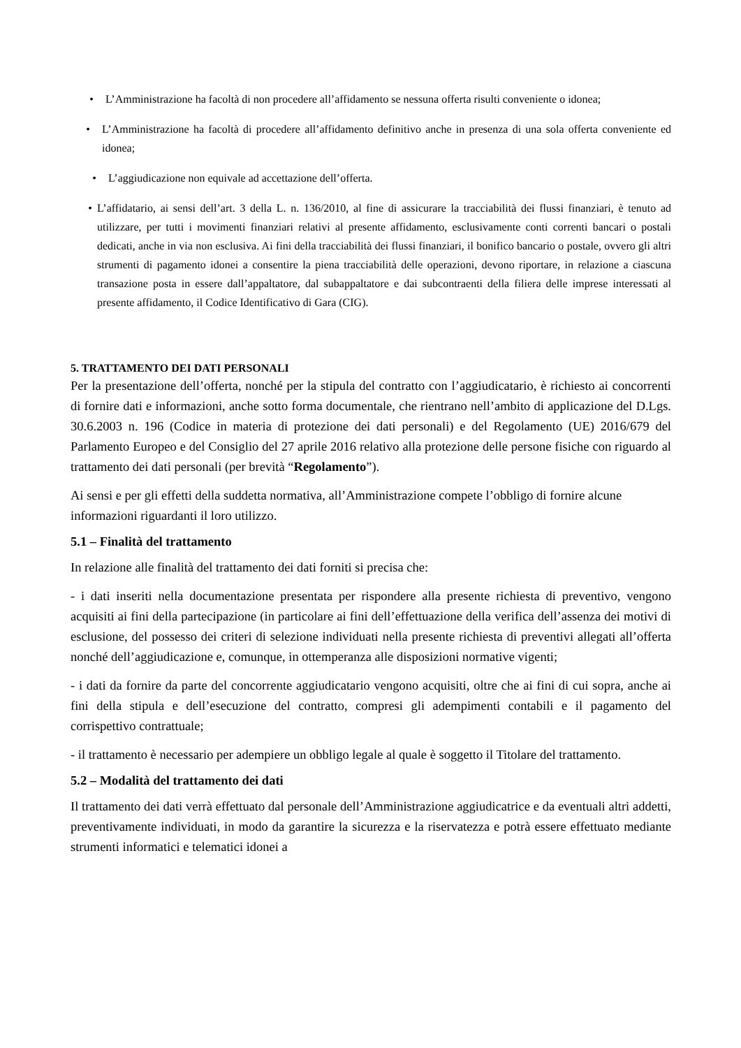• L’Amministrazione ha facoltà di non procedere all’affidamento se nessuna offerta risulti conveniente o idonea;
• L’Amministrazione ha facoltà di procedere all’affidamento definitivo anche in presenza di una sola offerta conveniente ed idonea;
• L’aggiudicazione non equivale ad accettazione dell’offerta.
• L’affidatario, ai sensi dell’art. 3 della L. n. 136/2010, al fine di assicurare la tracciabilità dei flussi finanziari, è tenuto ad utilizzare, per tutti i movimenti finanziari relativi al presente affidamento, esclusivamente conti correnti bancari o postali dedicati, anche in via non esclusiva. Ai fini della tracciabilità dei flussi finanziari, il bonifico bancario o postale, ovvero gli altri strumenti di pagamento idonei a consentire la piena tracciabilità delle operazioni, devono riportare, in relazione a ciascuna transazione posta in essere dall’appaltatore, dal subappaltatore e dai subcontraenti della filiera delle imprese interessati al presente affidamento, il Codice Identificativo di Gara (CIG).
5. TRATTAMENTO DEI DATI PERSONALI
Per la presentazione dell’offerta, nonché per la stipula del contratto con l’aggiudicatario, è richiesto ai concorrenti di fornire dati e informazioni, anche sotto forma documentale, che rientrano nell’ambito di applicazione del D.Lgs. 30.6.2003 n. 196 (Codice in materia di protezione dei dati personali) e del Regolamento (UE) 2016/679 del Parlamento Europeo e del Consiglio del 27 aprile 2016 relativo alla protezione delle persone fisiche con riguardo al trattamento dei dati personali (per brevità “Regolamento”).
Ai sensi e per gli effetti della suddetta normativa, all’Amministrazione compete l’obbligo di fornire alcune informazioni riguardanti il loro utilizzo.
5.1 – Finalità del trattamento
In relazione alle finalità del trattamento dei dati forniti si precisa che:
- i dati inseriti nella documentazione presentata per rispondere alla presente richiesta di preventivo, vengono acquisiti ai fini della partecipazione (in particolare ai fini dell’effettuazione della verifica dell’assenza dei motivi di esclusione, del possesso dei criteri di selezione individuati nella presente richiesta di preventivi allegati all’offerta nonché dell’aggiudicazione e, comunque, in ottemperanza alle disposizioni normative vigenti;
- i dati da fornire da parte del concorrente aggiudicatario vengono acquisiti, oltre che ai fini di cui sopra, anche ai fini della stipula e dell’esecuzione del contratto, compresi gli adempimenti contabili e il pagamento del corrispettivo contrattuale;
- il trattamento è necessario per adempiere un obbligo legale al quale è soggetto il Titolare del trattamento.
5.2 – Modalità del trattamento dei dati
Il trattamento dei dati verrà effettuato dal personale dell’Amministrazione aggiudicatrice e da eventuali altri addetti, preventivamente individuati, in modo da garantire la sicurezza e la riservatezza e potrà essere effettuato mediante strumenti informatici e telematici idonei a